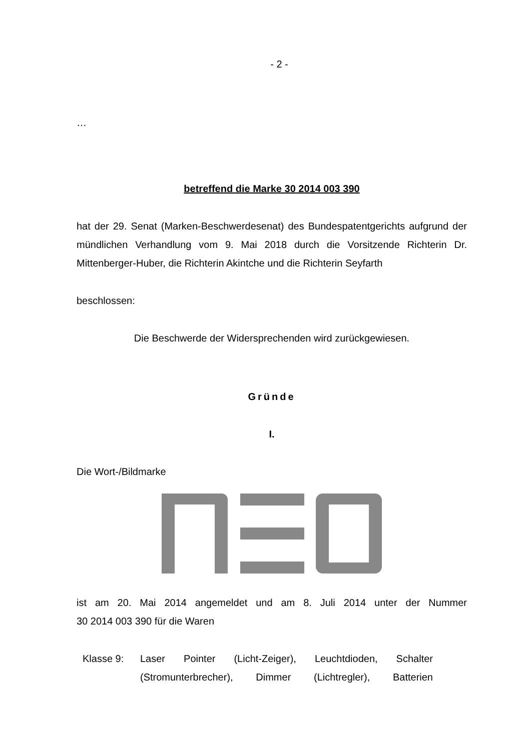- 2 -
…
betreffend die Marke 30 2014 003 390
hat der 29. Senat (Marken-Beschwerdesenat) des Bundespatentgerichts aufgrund der mündlichen Verhandlung vom 9. Mai 2018 durch die Vorsitzende Richterin Dr. Mittenberger-Huber, die Richterin Akintche und die Richterin Seyfarth
beschlossen:
Die Beschwerde der Widersprechenden wird zurückgewiesen.
Gründe
I.
Die Wort-/Bildmarke
ist am 20. Mai 2014 angemeldet und am 8. Juli 2014 unter der Nummer
30 2014 003 390 für die Waren
Klasse 9: Laser Pointer (Licht-Zeiger), Leuchtdioden, Schalter (Stromunterbrecher), Dimmer (Lichtregler), Batterien